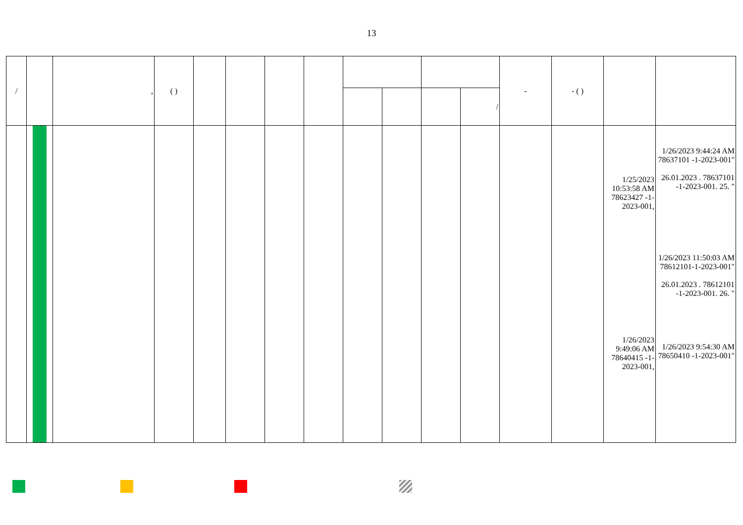13
| / | | , | ( ) | | | | | | | | | - | - ( ) | | |
| --- | --- | --- | --- | --- | --- | --- | --- | --- | --- | --- | --- | --- | --- | --- | --- |
| | | | | | | | | | | | / | | | | |
| | | | | | | | | | | | | | | 1/25/2023 10:53:58 AM 78623427 -1-2023-001, 1/26/2023 9:49:06 AM 78640415 -1-2023-001, | 1/26/2023 9:44:24 AM 78637101 -1-2023-001" 26.01.2023 . 78637101 -1-2023-001. 25. " 1/26/2023 11:50:03 AM 78612101-1-2023-001" 26.01.2023 . 78612101 -1-2023-001. 26. " 1/26/2023 9:54:30 AM 78650410 -1-2023-001" |